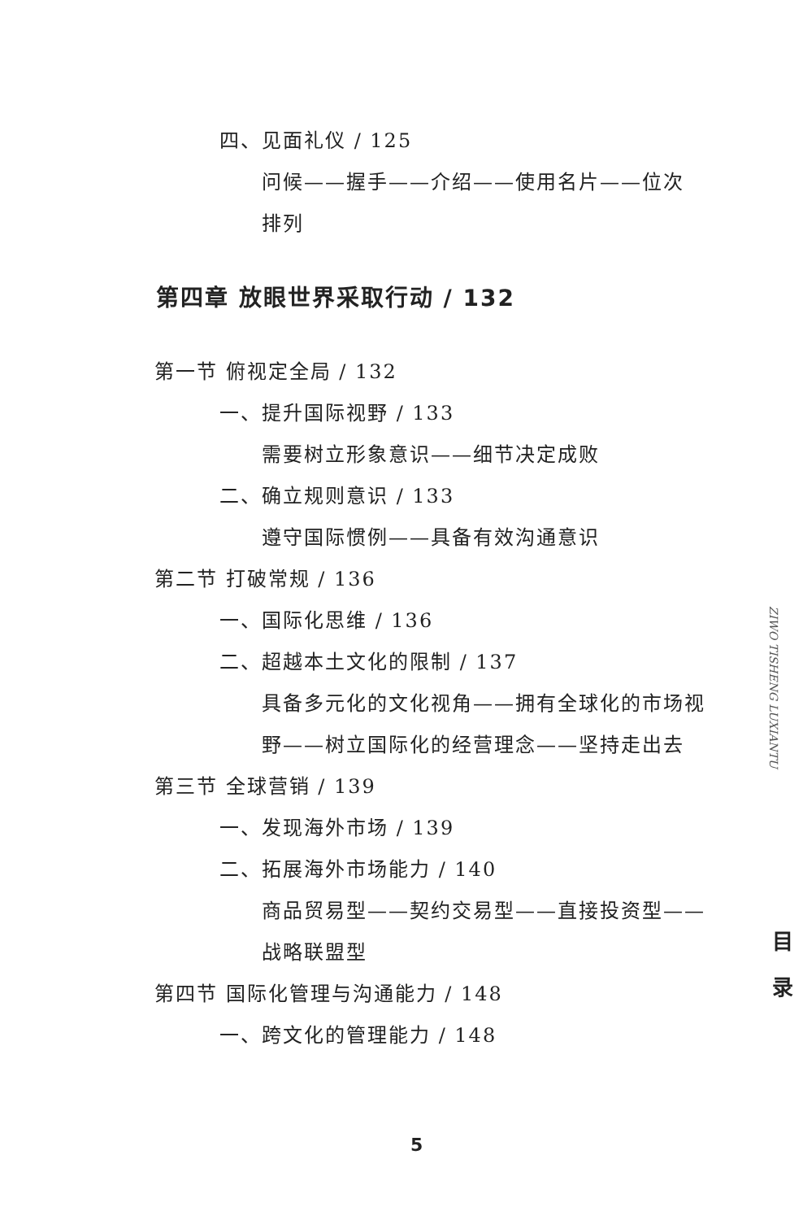四、见面礼仪 / 125
问候——握手——介绍——使用名片——位次
排列
第四章 放眼世界采取行动 / 132
第一节 俯视定全局 / 132
一、提升国际视野 / 133
需要树立形象意识——细节决定成败
二、确立规则意识 / 133
遵守国际惯例——具备有效沟通意识
第二节 打破常规 / 136
一、国际化思维 / 136
二、超越本土文化的限制 / 137
具备多元化的文化视角——拥有全球化的市场视
野——树立国际化的经营理念——坚持走出去
第三节 全球营销 / 139
一、发现海外市场 / 139
二、拓展海外市场能力 / 140
商品贸易型——契约交易型——直接投资型——
战略联盟型
第四节 国际化管理与沟通能力 / 148
一、跨文化的管理能力 / 148
ZIWO TISHENG LUXIANTU
目 录
5